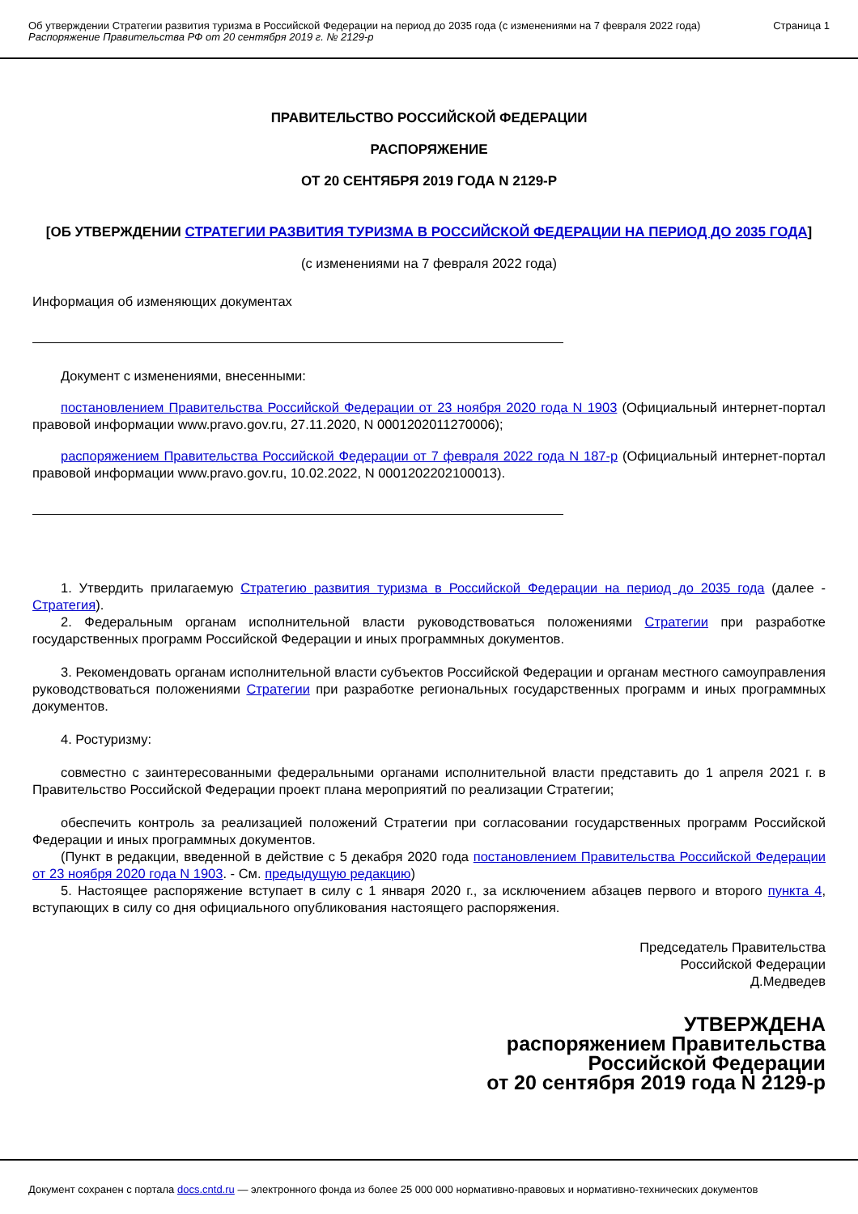Об утверждении Стратегии развития туризма в Российской Федерации на период до 2035 года (с изменениями на 7 февраля 2022 года)
Распоряжение Правительства РФ от 20 сентября 2019 г. № 2129-р
Страница 1
ПРАВИТЕЛЬСТВО РОССИЙСКОЙ ФЕДЕРАЦИИ
РАСПОРЯЖЕНИЕ
ОТ 20 СЕНТЯБРЯ 2019 ГОДА N 2129-Р
[ОБ УТВЕРЖДЕНИИ СТРАТЕГИИ РАЗВИТИЯ ТУРИЗМА В РОССИЙСКОЙ ФЕДЕРАЦИИ НА ПЕРИОД ДО 2035 ГОДА]
(с изменениями на 7 февраля 2022 года)
Информация об изменяющих документах
Документ с изменениями, внесенными:
постановлением Правительства Российской Федерации от 23 ноября 2020 года N 1903 (Официальный интернет-портал правовой информации www.pravo.gov.ru, 27.11.2020, N 0001202011270006);
распоряжением Правительства Российской Федерации от 7 февраля 2022 года N 187-р (Официальный интернет-портал правовой информации www.pravo.gov.ru, 10.02.2022, N 0001202202100013).
1. Утвердить прилагаемую Стратегию развития туризма в Российской Федерации на период до 2035 года (далее - Стратегия).
2. Федеральным органам исполнительной власти руководствоваться положениями Стратегии при разработке государственных программ Российской Федерации и иных программных документов.
3. Рекомендовать органам исполнительной власти субъектов Российской Федерации и органам местного самоуправления руководствоваться положениями Стратегии при разработке региональных государственных программ и иных программных документов.
4. Ростуризму:
совместно с заинтересованными федеральными органами исполнительной власти представить до 1 апреля 2021 г. в Правительство Российской Федерации проект плана мероприятий по реализации Стратегии;
обеспечить контроль за реализацией положений Стратегии при согласовании государственных программ Российской Федерации и иных программных документов.
(Пункт в редакции, введенной в действие с 5 декабря 2020 года постановлением Правительства Российской Федерации от 23 ноября 2020 года N 1903. - См. предыдущую редакцию)
5. Настоящее распоряжение вступает в силу с 1 января 2020 г., за исключением абзацев первого и второго пункта 4, вступающих в силу со дня официального опубликования настоящего распоряжения.
Председатель Правительства
Российской Федерации
Д.Медведев
УТВЕРЖДЕНА
распоряжением Правительства
Российской Федерации
от 20 сентября 2019 года N 2129-р
Документ сохранен с портала docs.cntd.ru — электронного фонда из более 25 000 000 нормативно-правовых и нормативно-технических документов